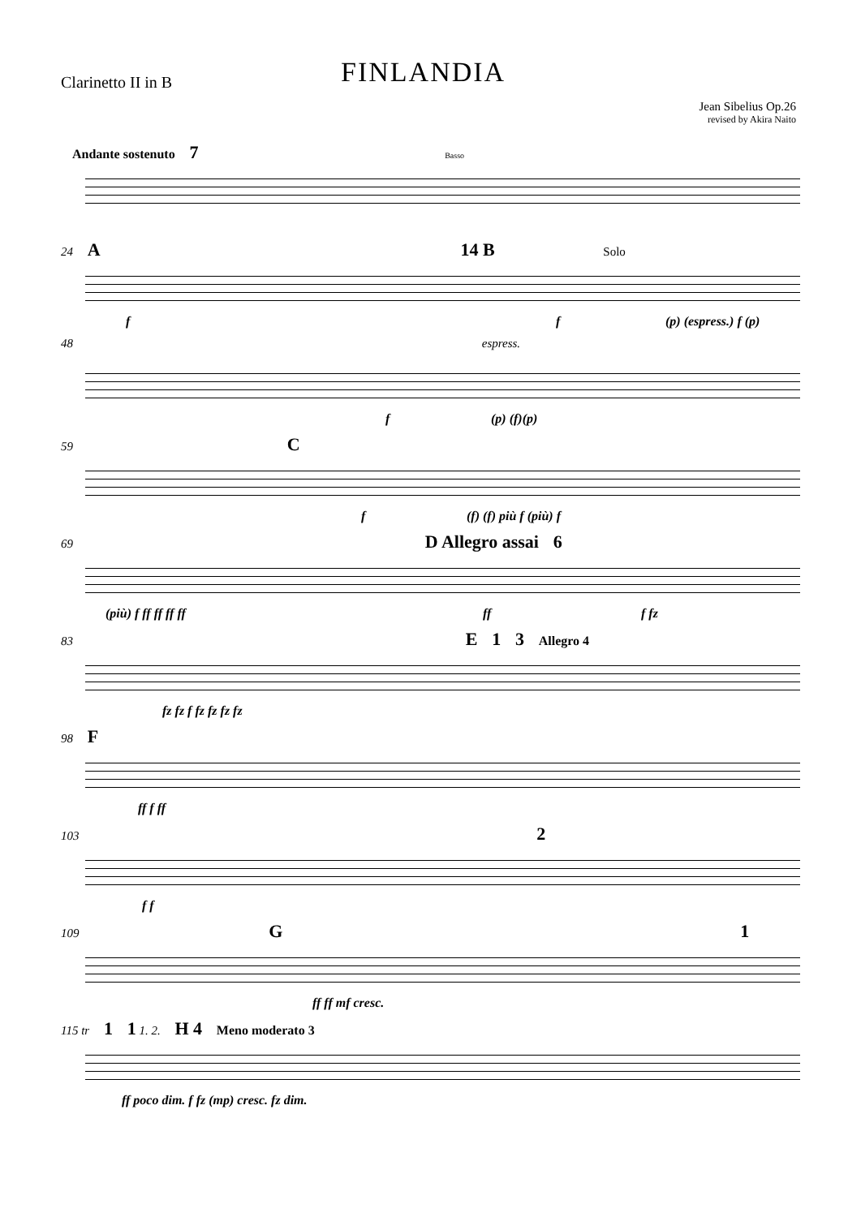Clarinetto II in B
FINLANDIA
Jean Sibelius Op.26
revised by Akira Naito
Andante sostenuto 7 Basso
24 A 14 B Solo
f f (p) (espress.) f (p)
48 espress.
f (p) (f)(p)
59 C
f (f) (f) più f (più) f
69 D Allegro assai 6
(più) f ff ff ff ff ff f fz
83 E 1 3 Allegro 4
fz fz f fz fz fz fz
98 F
ff f ff
103 2
f f
109 G 1
ff ff mf cresc.
115 tr 1 1 1. 2. H 4 Meno moderato 3
ff poco dim. f fz (mp) cresc. fz dim.